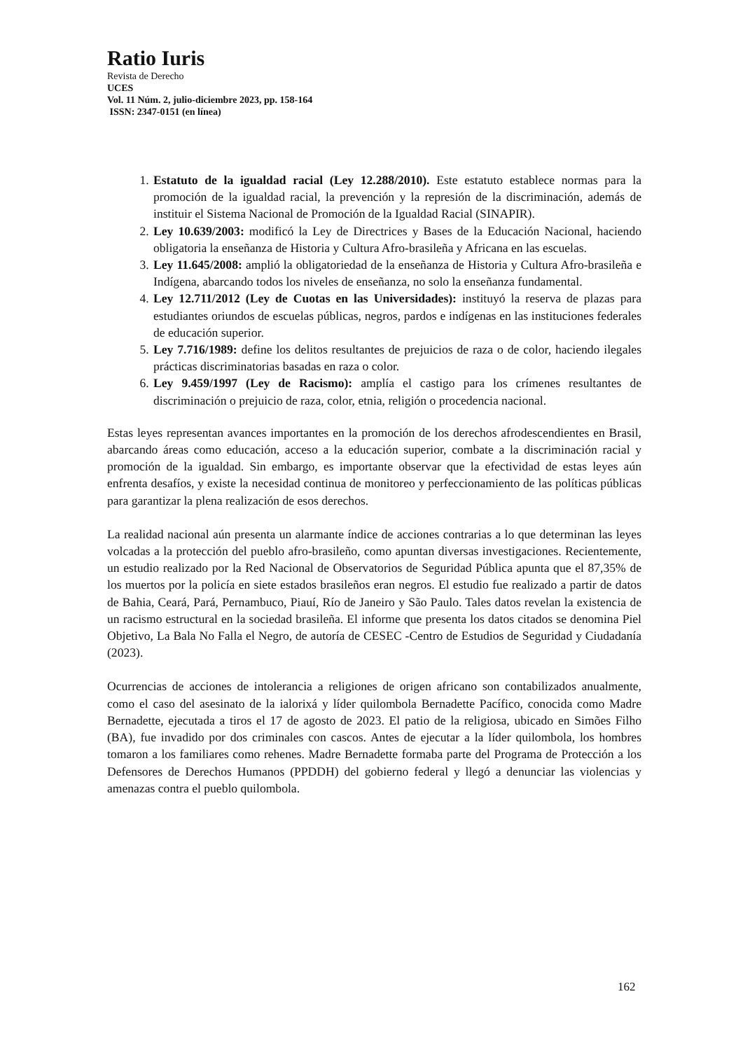Ratio Iuris
Revista de Derecho
UCES
Vol. 11 Núm. 2, julio-diciembre 2023, pp. 158-164
ISSN: 2347-0151 (en línea)
1. Estatuto de la igualdad racial (Ley 12.288/2010). Este estatuto establece normas para la promoción de la igualdad racial, la prevención y la represión de la discriminación, además de instituir el Sistema Nacional de Promoción de la Igualdad Racial (SINAPIR).
2. Ley 10.639/2003: modificó la Ley de Directrices y Bases de la Educación Nacional, haciendo obligatoria la enseñanza de Historia y Cultura Afro-brasileña y Africana en las escuelas.
3. Ley 11.645/2008: amplió la obligatoriedad de la enseñanza de Historia y Cultura Afro-brasileña e Indígena, abarcando todos los niveles de enseñanza, no solo la enseñanza fundamental.
4. Ley 12.711/2012 (Ley de Cuotas en las Universidades): instituyó la reserva de plazas para estudiantes oriundos de escuelas públicas, negros, pardos e indígenas en las instituciones federales de educación superior.
5. Ley 7.716/1989: define los delitos resultantes de prejuicios de raza o de color, haciendo ilegales prácticas discriminatorias basadas en raza o color.
6. Ley 9.459/1997 (Ley de Racismo): amplía el castigo para los crímenes resultantes de discriminación o prejuicio de raza, color, etnia, religión o procedencia nacional.
Estas leyes representan avances importantes en la promoción de los derechos afrodescendientes en Brasil, abarcando áreas como educación, acceso a la educación superior, combate a la discriminación racial y promoción de la igualdad. Sin embargo, es importante observar que la efectividad de estas leyes aún enfrenta desafíos, y existe la necesidad continua de monitoreo y perfeccionamiento de las políticas públicas para garantizar la plena realización de esos derechos.
La realidad nacional aún presenta un alarmante índice de acciones contrarias a lo que determinan las leyes volcadas a la protección del pueblo afro-brasileño, como apuntan diversas investigaciones. Recientemente, un estudio realizado por la Red Nacional de Observatorios de Seguridad Pública apunta que el 87,35% de los muertos por la policía en siete estados brasileños eran negros. El estudio fue realizado a partir de datos de Bahia, Ceará, Pará, Pernambuco, Piauí, Río de Janeiro y São Paulo. Tales datos revelan la existencia de un racismo estructural en la sociedad brasileña. El informe que presenta los datos citados se denomina Piel Objetivo, La Bala No Falla el Negro, de autoría de CESEC -Centro de Estudios de Seguridad y Ciudadanía (2023).
Ocurrencias de acciones de intolerancia a religiones de origen africano son contabilizados anualmente, como el caso del asesinato de la ialorixá y líder quilombola Bernadette Pacífico, conocida como Madre Bernadette, ejecutada a tiros el 17 de agosto de 2023. El patio de la religiosa, ubicado en Simões Filho (BA), fue invadido por dos criminales con cascos. Antes de ejecutar a la líder quilombola, los hombres tomaron a los familiares como rehenes. Madre Bernadette formaba parte del Programa de Protección a los Defensores de Derechos Humanos (PPDDH) del gobierno federal y llegó a denunciar las violencias y amenazas contra el pueblo quilombola.
162